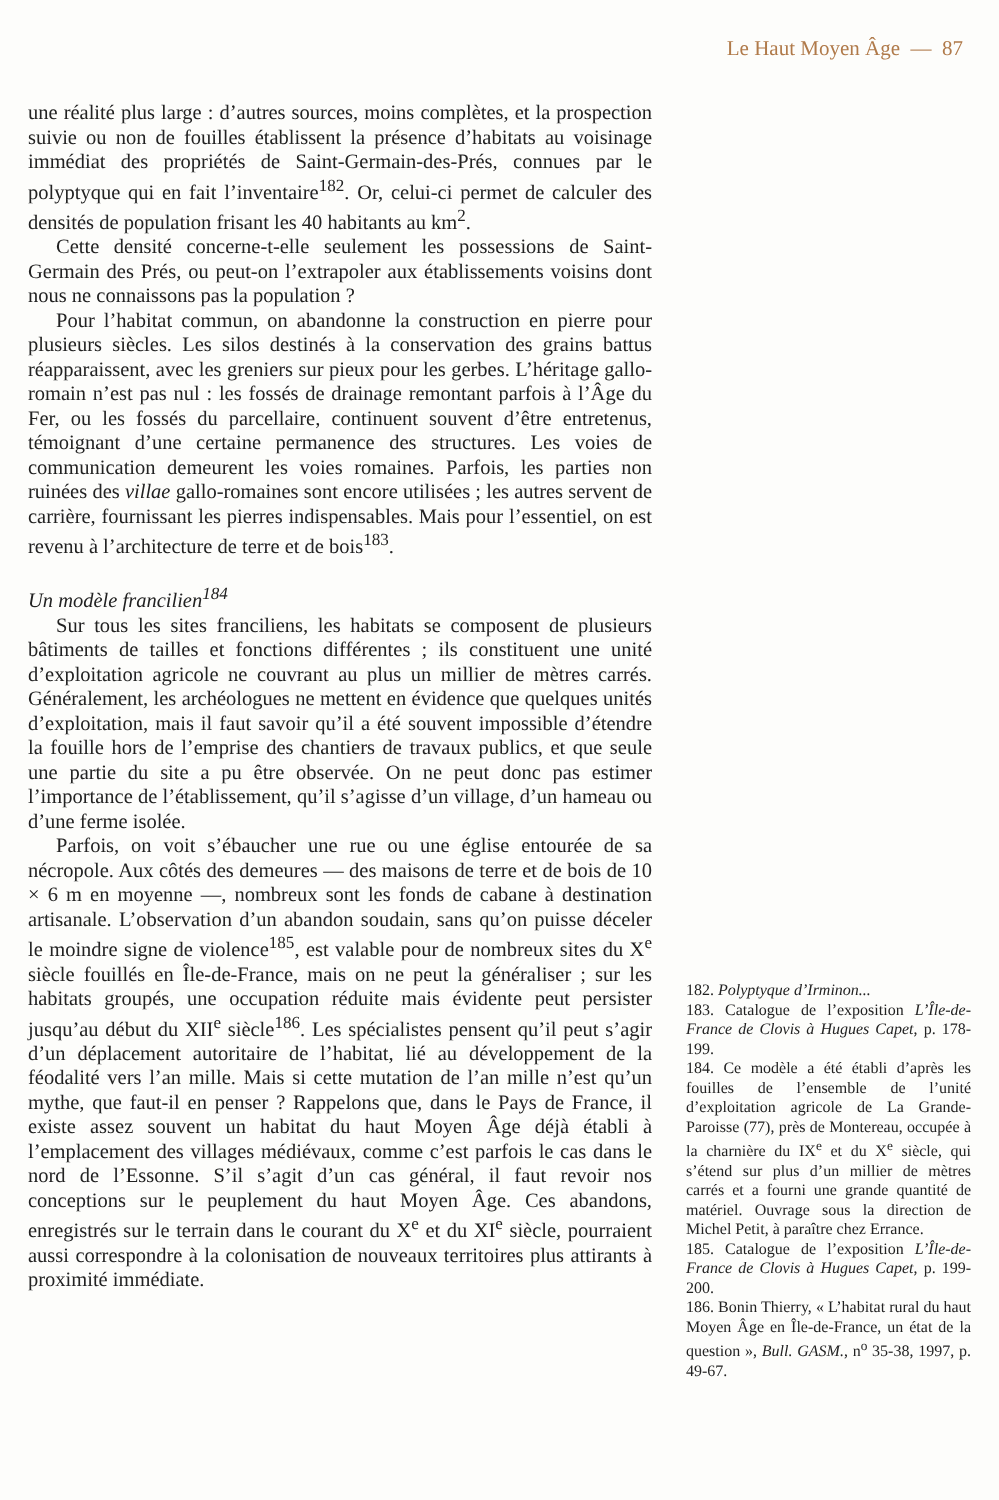Le Haut Moyen Âge — 87
une réalité plus large : d’autres sources, moins complètes, et la prospection suivie ou non de fouilles établissent la présence d’habitats au voisinage immédiat des propriétés de Saint-Germain-des-Prés, connues par le polyptyque qui en fait l’inventaire<sup>182</sup>. Or, celui-ci permet de calculer des densités de population frisant les 40 habitants au km<sup>2</sup>.
Cette densité concerne-t-elle seulement les possessions de Saint-Germain des Prés, ou peut-on l’extrapoler aux établissements voisins dont nous ne connaissons pas la population ?
Pour l’habitat commun, on abandonne la construction en pierre pour plusieurs siècles. Les silos destinés à la conservation des grains battus réapparaissent, avec les greniers sur pieux pour les gerbes. L’héritage gallo-romain n’est pas nul : les fossés de drainage remontant parfois à l’Âge du Fer, ou les fossés du parcellaire, continuent souvent d’être entretenus, témoignant d’une certaine permanence des structures. Les voies de communication demeurent les voies romaines. Parfois, les parties non ruinées des villae gallo-romaines sont encore utilisées ; les autres servent de carrière, fournissant les pierres indispensables. Mais pour l’essentiel, on est revenu à l’architecture de terre et de bois<sup>183</sup>.
Un modèle francilien<sup>184</sup>
Sur tous les sites franciliens, les habitats se composent de plusieurs bâtiments de tailles et fonctions différentes ; ils constituent une unité d’exploitation agricole ne couvrant au plus un millier de mètres carrés. Généralement, les archéologues ne mettent en évidence que quelques unités d’exploitation, mais il faut savoir qu’il a été souvent impossible d’étendre la fouille hors de l’emprise des chantiers de travaux publics, et que seule une partie du site a pu être observée. On ne peut donc pas estimer l’importance de l’établissement, qu’il s’agisse d’un village, d’un hameau ou d’une ferme isolée.
Parfois, on voit s’ébaucher une rue ou une église entourée de sa nécropole. Aux côtés des demeures — des maisons de terre et de bois de 10 × 6 m en moyenne —, nombreux sont les fonds de cabane à destination artisanale. L’observation d’un abandon soudain, sans qu’on puisse déceler le moindre signe de violence<sup>185</sup>, est valable pour de nombreux sites du X<sup>e</sup> siècle fouillés en Île-de-France, mais on ne peut la généraliser ; sur les habitats groupés, une occupation réduite mais évidente peut persister jusqu’au début du XII<sup>e</sup> siècle<sup>186</sup>. Les spécialistes pensent qu’il peut s’agir d’un déplacement autoritaire de l’habitat, lié au développement de la féodalité vers l’an mille. Mais si cette mutation de l’an mille n’est qu’un mythe, que faut-il en penser ? Rappelons que, dans le Pays de France, il existe assez souvent un habitat du haut Moyen Âge déjà établi à l’emplacement des villages médiévaux, comme c’est parfois le cas dans le nord de l’Essonne. S’il s’agit d’un cas général, il faut revoir nos conceptions sur le peuplement du haut Moyen Âge. Ces abandons, enregistrés sur le terrain dans le courant du X<sup>e</sup> et du XI<sup>e</sup> siècle, pourraient aussi correspondre à la colonisation de nouveaux territoires plus attirants à proximité immédiate.
182. Polyptyque d’Irminon...
183. Catalogue de l’exposition L’Île-de-France de Clovis à Hugues Capet, p. 178-199.
184. Ce modèle a été établi d’après les fouilles de l’ensemble de l’unité d’exploitation agricole de La Grande-Paroisse (77), près de Montereau, occupée à la charnière du IX<sup>e</sup> et du X<sup>e</sup> siècle, qui s’étend sur plus d’un millier de mètres carrés et a fourni une grande quantité de matériel. Ouvrage sous la direction de Michel Petit, à paraître chez Errance.
185. Catalogue de l’exposition L’Île-de-France de Clovis à Hugues Capet, p. 199-200.
186. Bonin Thierry, « L’habitat rural du haut Moyen Âge en Île-de-France, un état de la question », Bull. GASM., n<sup>o</sup> 35-38, 1997, p. 49-67.